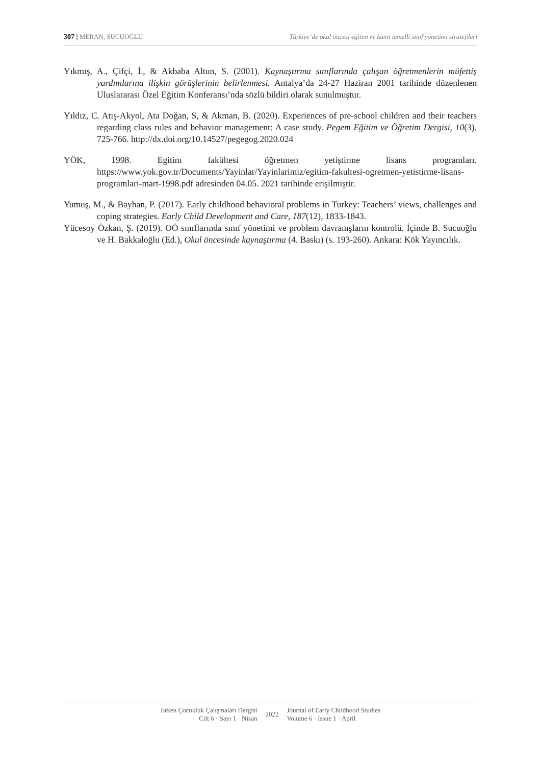307 | MERAN, SUCUOĞLU Türkiye’de okul öncesi eğitim ve kanıt temelli sınıf yönetimi stratejileri
Yıkmış, A., Çifçi, İ., & Akbaba Altun, S. (2001). Kaynaştırma sınıflarında çalışan öğretmenlerin müfettiş yardımlarına ilişkin görüşlerinin belirlenmesi. Antalya’da 24-27 Haziran 2001 tarihinde düzenlenen Uluslararası Özel Eğitim Konferansı’nda sözlü bildiri olarak sunulmuştur.
Yıldız, C. Atış-Akyol, Ata Doğan, S, & Akman, B. (2020). Experiences of pre-school children and their teachers regarding class rules and behavior management: A case study. Pegem Eğitim ve Öğretim Dergisi, 10(3), 725-766. http://dx.doi.org/10.14527/pegegog.2020.024
YÖK, 1998. Egitim fakültesi öğretmen yetiştirme lisans programları. https://www.yok.gov.tr/Documents/Yayinlar/Yayinlarimiz/egitim-fakultesi-ogretmen-yetistirme-lisans-programlari-mart-1998.pdf adresinden 04.05. 2021 tarihinde erişilmiştir.
Yumuş, M., & Bayhan, P. (2017). Early childhood behavioral problems in Turkey: Teachers’ views, challenges and coping strategies. Early Child Development and Care, 187(12), 1833-1843.
Yücesoy Özkan, Ş. (2019). OÖ sınıflarında sınıf yönetimi ve problem davranışların kontrolü. İçinde B. Sucuoğlu ve H. Bakkaloğlu (Ed.), Okul öncesinde kaynaştırma (4. Baskı) (s. 193-260). Ankara: Kök Yayıncılık.
Erken Çocukluk Çalışmaları Dergisi
Cilt 6 · Sayı 1 · Nisan
2022
Journal of Early Childhood Studies
Volume 6 · Issue 1 · April